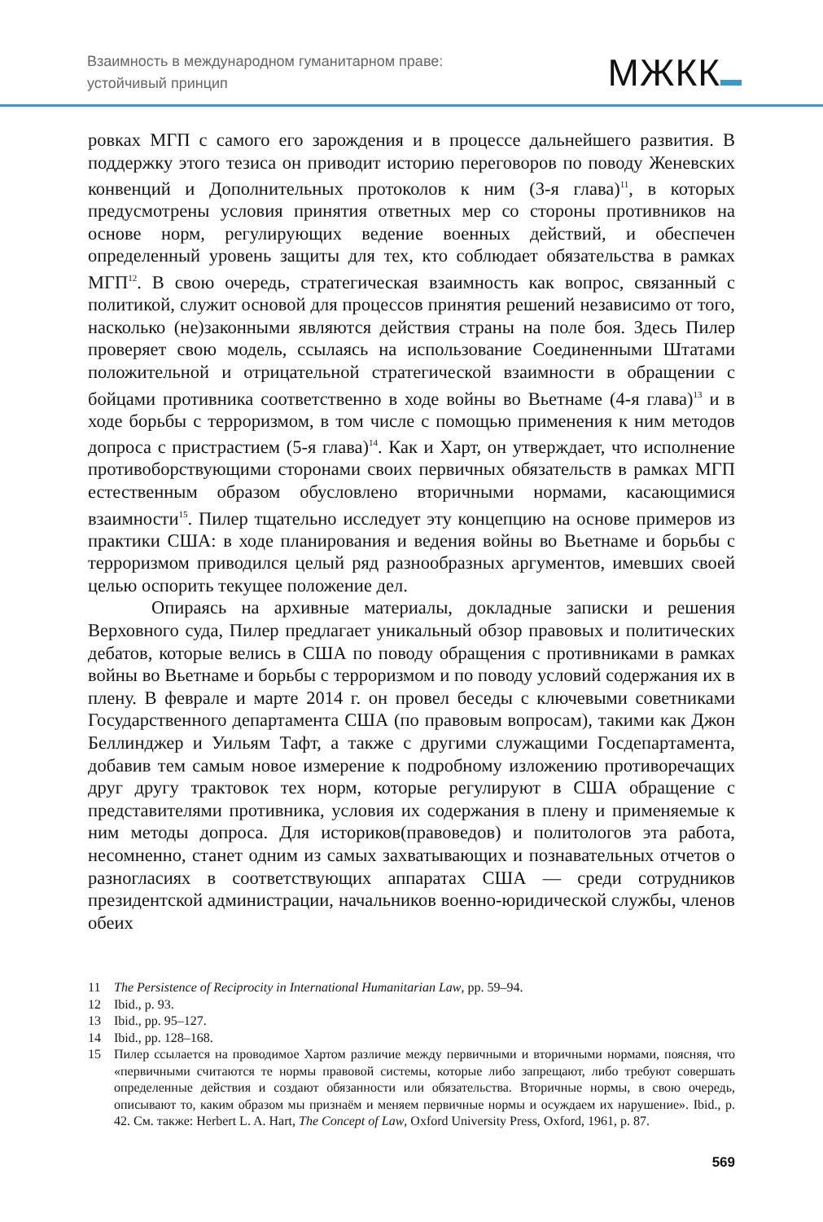Взаимность в международном гуманитарном праве:
устойчивый принцип
МЖКК
ровках МГП с самого его зарождения и в процессе дальнейшего развития. В поддержку этого тезиса он приводит историю переговоров по поводу Женевских конвенций и Дополнительных протоколов к ним (3-я глава)<sup>11</sup>, в которых предусмотрены условия принятия ответных мер со стороны противников на основе норм, регулирующих ведение военных действий, и обеспечен определенный уровень защиты для тех, кто соблюдает обязательства в рамках МГП<sup>12</sup>. В свою очередь, стратегическая взаимность как вопрос, связанный с политикой, служит основой для процессов принятия решений независимо от того, насколько (не)законными являются действия страны на поле боя. Здесь Пилер проверяет свою модель, ссылаясь на использование Соединенными Штатами положительной и отрицательной стратегической взаимности в обращении с бойцами противника соответственно в ходе войны во Вьетнаме (4-я глава)<sup>13</sup> и в ходе борьбы с терроризмом, в том числе с помощью применения к ним методов допроса с пристрастием (5-я глава)<sup>14</sup>. Как и Харт, он утверждает, что исполнение противоборствующими сторонами своих первичных обязательств в рамках МГП естественным образом обусловлено вторичными нормами, касающимися взаимности<sup>15</sup>. Пилер тщательно исследует эту концепцию на основе примеров из практики США: в ходе планирования и ведения войны во Вьетнаме и борьбы с терроризмом приводился целый ряд разнообразных аргументов, имевших своей целью оспорить текущее положение дел.
Опираясь на архивные материалы, докладные записки и решения Верховного суда, Пилер предлагает уникальный обзор правовых и политических дебатов, которые велись в США по поводу обращения с противниками в рамках войны во Вьетнаме и борьбы с терроризмом и по поводу условий содержания их в плену. В феврале и марте 2014 г. он провел беседы с ключевыми советниками Государственного департамента США (по правовым вопросам), такими как Джон Беллинджер и Уильям Тафт, а также с другими служащими Госдепартамента, добавив тем самым новое измерение к подробному изложению противоречащих друг другу трактовок тех норм, которые регулируют в США обращение с представителями противника, условия их содержания в плену и применяемые к ним методы допроса. Для историков(правоведов) и политологов эта работа, несомненно, станет одним из самых захватывающих и познавательных отчетов о разногласиях в соответствующих аппаратах США — среди сотрудников президентской администрации, начальников военно-юридической службы, членов обеих
11 The Persistence of Reciprocity in International Humanitarian Law, pp. 59–94.
12 Ibid., p. 93.
13 Ibid., pp. 95–127.
14 Ibid., pp. 128–168.
15 Пилер ссылается на проводимое Хартом различие между первичными и вторичными нормами, поясняя, что «первичными считаются те нормы правовой системы, которые либо запрещают, либо требуют совершать определенные действия и создают обязанности или обязательства. Вторичные нормы, в свою очередь, описывают то, каким образом мы признаём и меняем первичные нормы и осуждаем их нарушение». Ibid., p. 42. См. также: Herbert L. A. Hart, The Concept of Law, Oxford University Press, Oxford, 1961, p. 87.
569